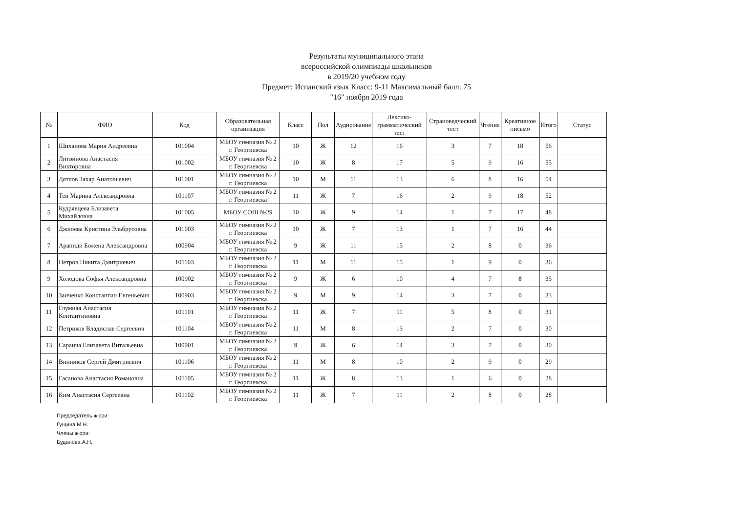Результаты муниципального этапа
всероссийской олимпиады школьников
в 2019/20 учебном году
Предмет: Испанский язык Класс: 9-11 Максимальный балл: 75
"16" ноября 2019 года
| № | ФИО | Код | Образовательная организация | Класс | Пол | Аудирование | Лексико-грамматический тест | Страноведческий тест | Чтение | Креативное письмо | Итого | Статус |
| --- | --- | --- | --- | --- | --- | --- | --- | --- | --- | --- | --- | --- |
| 1 | Шиханова Мария Андреевна | 101004 | МБОУ гимназия № 2 г. Георгиевска | 10 | Ж | 12 | 16 | 3 | 7 | 18 | 56 | |
| 2 | Литвинова Анастасия Викторовна | 101002 | МБОУ гимназия № 2 г. Георгиевска | 10 | Ж | 8 | 17 | 5 | 9 | 16 | 55 | |
| 3 | Дятлов Захар Анатольевич | 101001 | МБОУ гимназия № 2 г. Георгиевска | 10 | М | 11 | 13 | 6 | 8 | 16 | 54 | |
| 4 | Тен Марина Александровна | 101107 | МБОУ гимназия № 2 г. Георгиевска | 11 | Ж | 7 | 16 | 2 | 9 | 18 | 52 | |
| 5 | Кудрявцева Елизавета Михайловна | 101005 | МБОУ СОШ №29 | 10 | Ж | 9 | 14 | 1 | 7 | 17 | 48 | |
| 6 | Джиоева Кристина Эльбрусовна | 101003 | МБОУ гимназия № 2 г. Георгиевска | 10 | Ж | 7 | 13 | 1 | 7 | 16 | 44 | |
| 7 | Арапиди Божена Александровна | 100904 | МБОУ гимназия № 2 г. Георгиевска | 9 | Ж | 11 | 15 | 2 | 8 | 0 | 36 | |
| 8 | Петров Никита Дмитриевич | 101103 | МБОУ гимназия № 2 г. Георгиевска | 11 | М | 11 | 15 | 1 | 9 | 0 | 36 | |
| 9 | Холодова Софья Александровна | 100902 | МБОУ гимназия № 2 г. Георгиевска | 9 | Ж | 6 | 10 | 4 | 7 | 8 | 35 | |
| 10 | Заиченко Константин Евгеньевич | 100903 | МБОУ гимназия № 2 г. Георгиевска | 9 | М | 9 | 14 | 3 | 7 | 0 | 33 | |
| 11 | Глумная Анастасия Контантиновна | 101101 | МБОУ гимназия № 2 г. Георгиевска | 11 | Ж | 7 | 11 | 5 | 8 | 0 | 31 | |
| 12 | Петриков Владислав Сергеевич | 101104 | МБОУ гимназия № 2 г. Георгиевска | 11 | М | 8 | 13 | 2 | 7 | 0 | 30 | |
| 13 | Саранча Елизавета Витальевна | 100901 | МБОУ гимназия № 2 г. Георгиевска | 9 | Ж | 6 | 14 | 3 | 7 | 0 | 30 | |
| 14 | Винников Сергей Дмитриевич | 101106 | МБОУ гимназия № 2 г. Георгиевска | 11 | М | 8 | 10 | 2 | 9 | 0 | 29 | |
| 15 | Гасанова Анастасия Романовна | 101105 | МБОУ гимназия № 2 г. Георгиевска | 11 | Ж | 8 | 13 | 1 | 6 | 0 | 28 | |
| 16 | Ким Анастасия Сергеевна | 101102 | МБОУ гимназия № 2 г. Георгиевска | 11 | Ж | 7 | 11 | 2 | 8 | 0 | 28 | |
Председатель жюри:
Гущина М.Н.
Члены жюри:
Буданова А.Н.